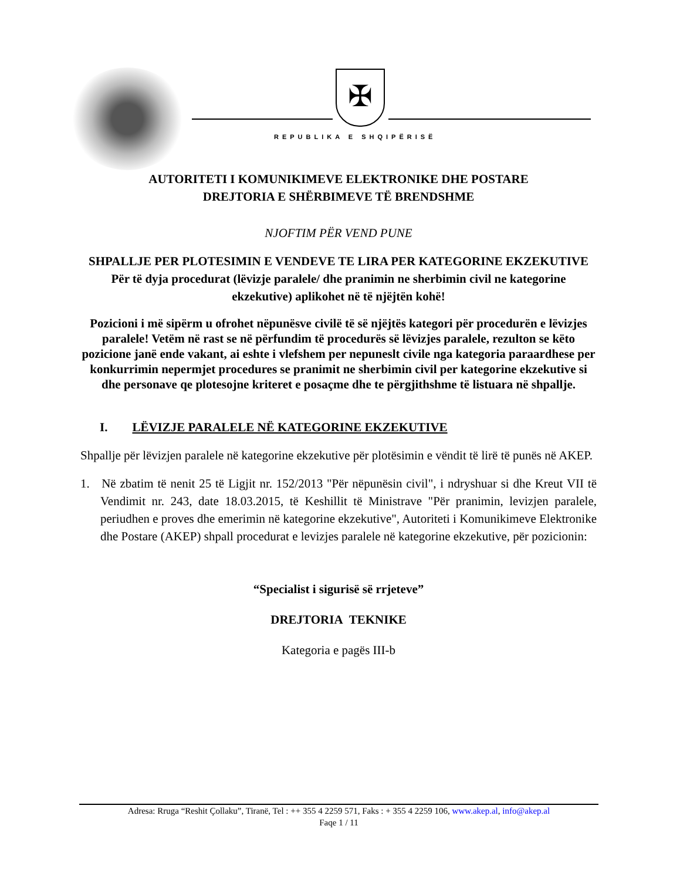✠
REPUBLIKA E SHQIPËRISË
AUTORITETI I KOMUNIKIMEVE ELEKTRONIKE DHE POSTARE
DREJTORIA E SHËRBIMEVE TË BRENDSHME
NJOFTIM PËR VEND PUNE
SHPALLJE PER PLOTESIMIN E VENDEVE TE LIRA PER KATEGORINE EKZEKUTIVE
Për të dyja procedurat (lëvizje paralele/ dhe pranimin ne sherbimin civil ne kategorine ekzekutive) aplikohet në të njëjtën kohë!
Pozicioni i më sipërm u ofrohet nëpunësve civilë të së njëjtës kategori për procedurën e lëvizjes paralele! Vetëm në rast se në përfundim të procedurës së lëvizjes paralele, rezulton se këto pozicione janë ende vakant, ai eshte i vlefshem per nepuneslt civile nga kategoria paraardhese per konkurrimin nepermjet procedures se pranimit ne sherbimin civil per kategorine ekzekutive si dhe personave qe plotesojne kriteret e posaçme dhe te përgjithshme të listuara në shpallje.
I. LËVIZJE PARALELE NË KATEGORINE EKZEKUTIVE
Shpallje për lëvizjen paralele në kategorine ekzekutive për plotësimin e vëndit të lirë të punës në AKEP.
1. Në zbatim të nenit 25 të Ligjit nr. 152/2013 "Për nëpunësin civil", i ndryshuar si dhe Kreut VII të Vendimit nr. 243, date 18.03.2015, të Keshillit të Ministrave "Për pranimin, levizjen paralele, periudhen e proves dhe emerimin në kategorine ekzekutive", Autoriteti i Komunikimeve Elektronike dhe Postare (AKEP) shpall procedurat e levizjes paralele në kategorine ekzekutive, për pozicionin:
“Specialist i sigurisë së rrjeteve”
DREJTORIA TEKNIKE
Kategoria e pagës III-b
Adresa: Rruga “Reshit Çollaku”, Tiranë, Tel : ++ 355 4 2259 571, Faks : + 355 4 2259 106, www.akep.al, info@akep.al
Faqe 1 / 11